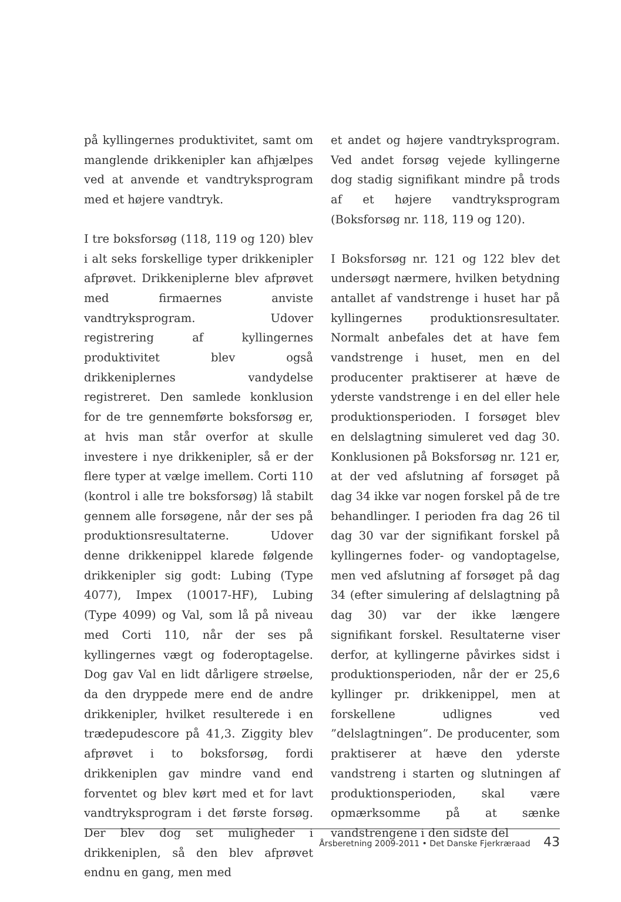på kyllingernes produktivitet, samt om manglende drikkenipler kan afhjælpes ved at anvende et vandtryksprogram med et højere vandtryk.
I tre boksforsøg (118, 119 og 120) blev i alt seks forskellige typer drikkenipler afprøvet. Drikkeniplerne blev afprøvet med firmaernes anviste vandtryksprogram. Udover registrering af kyllingernes produktivitet blev også drikkeniplernes vandydelse registreret. Den samlede konklusion for de tre gennemførte boksforsøg er, at hvis man står overfor at skulle investere i nye drikkenipler, så er der flere typer at vælge imellem. Corti 110 (kontrol i alle tre boksforsøg) lå stabilt gennem alle forsøgene, når der ses på produktionsresultaterne. Udover denne drikkenippel klarede følgende drikkenipler sig godt: Lubing (Type 4077), Impex (10017-HF), Lubing (Type 4099) og Val, som lå på niveau med Corti 110, når der ses på kyllingernes vægt og foderoptagelse. Dog gav Val en lidt dårligere strøelse, da den dryppede mere end de andre drikkenipler, hvilket resulterede i en trædepudescore på 41,3. Ziggity blev afprøvet i to boksforsøg, fordi drikkeniplen gav mindre vand end forventet og blev kørt med et for lavt vandtryksprogram i det første forsøg. Der blev dog set muligheder i drikkeniplen, så den blev afprøvet endnu en gang, men med
et andet og højere vandtryksprogram. Ved andet forsøg vejede kyllingerne dog stadig signifikant mindre på trods af et højere vandtryksprogram (Boksforsøg nr. 118, 119 og 120).
I Boksforsøg nr. 121 og 122 blev det undersøgt nærmere, hvilken betydning antallet af vandstrenge i huset har på kyllingernes produktionsresultater. Normalt anbefales det at have fem vandstrenge i huset, men en del producenter praktiserer at hæve de yderste vandstrenge i en del eller hele produktionsperioden. I forsøget blev en delslagtning simuleret ved dag 30. Konklusionen på Boksforsøg nr. 121 er, at der ved afslutning af forsøget på dag 34 ikke var nogen forskel på de tre behandlinger. I perioden fra dag 26 til dag 30 var der signifikant forskel på kyllingernes foder- og vandoptagelse, men ved afslutning af forsøget på dag 34 (efter simulering af delslagtning på dag 30) var der ikke længere signifikant forskel. Resultaterne viser derfor, at kyllingerne påvirkes sidst i produktionsperioden, når der er 25,6 kyllinger pr. drikkenippel, men at forskellene udlignes ved ”delslagtningen”. De producenter, som praktiserer at hæve den yderste vandstreng i starten og slutningen af produktionsperioden, skal være opmærksomme på at sænke vandstrengene i den sidste del
Årsberetning 2009-2011 • Det Danske Fjerkræraad 43